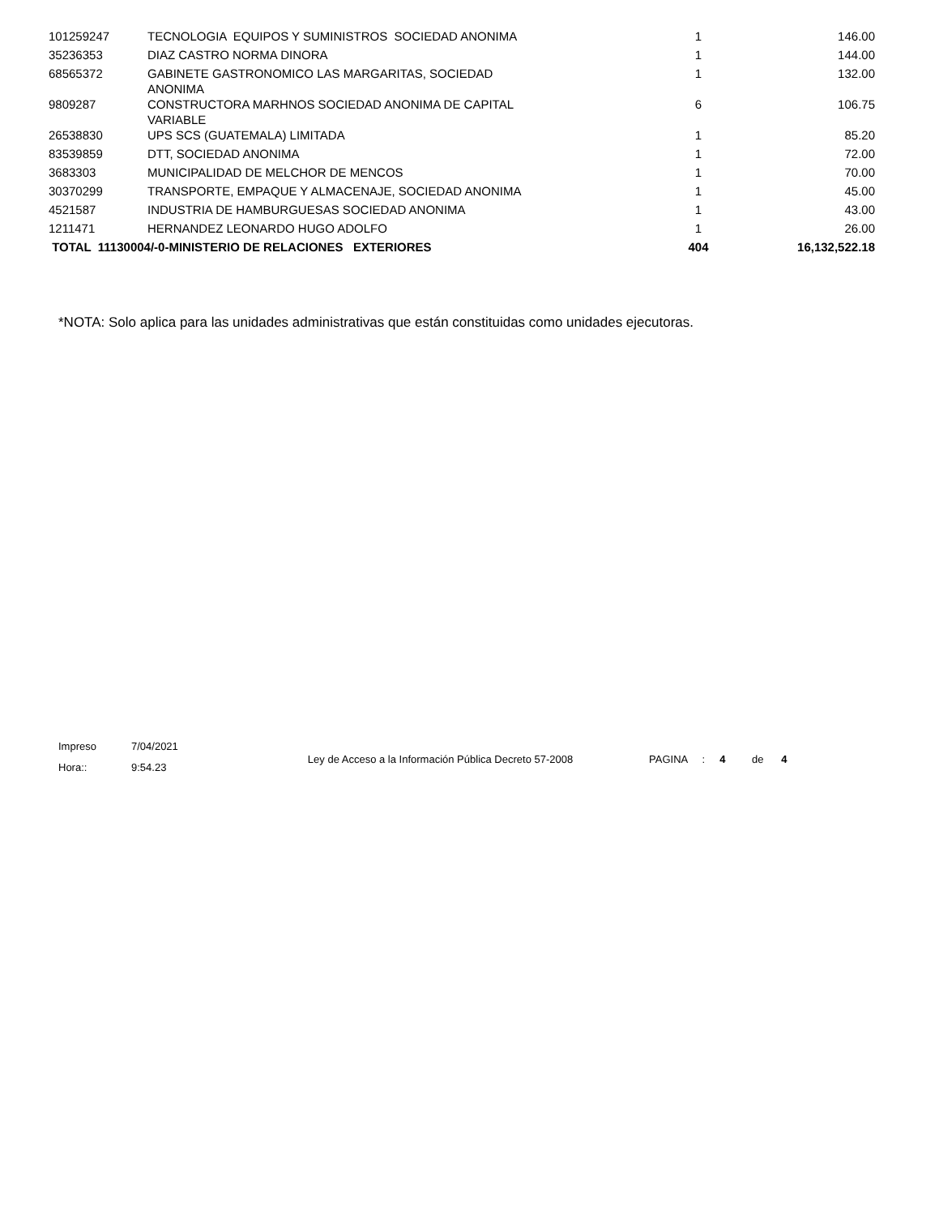| 101259247 | TECNOLOGIA EQUIPOS Y SUMINISTROS SOCIEDAD ANONIMA | 1 | 146.00 |
| 35236353 | DIAZ CASTRO NORMA DINORA | 1 | 144.00 |
| 68565372 | GABINETE GASTRONOMICO LAS MARGARITAS, SOCIEDAD ANONIMA | 1 | 132.00 |
| 9809287 | CONSTRUCTORA MARHNOS SOCIEDAD ANONIMA DE CAPITAL VARIABLE | 6 | 106.75 |
| 26538830 | UPS SCS (GUATEMALA) LIMITADA | 1 | 85.20 |
| 83539859 | DTT, SOCIEDAD ANONIMA | 1 | 72.00 |
| 3683303 | MUNICIPALIDAD DE MELCHOR DE MENCOS | 1 | 70.00 |
| 30370299 | TRANSPORTE, EMPAQUE Y ALMACENAJE, SOCIEDAD ANONIMA | 1 | 45.00 |
| 4521587 | INDUSTRIA DE HAMBURGUESAS SOCIEDAD ANONIMA | 1 | 43.00 |
| 1211471 | HERNANDEZ LEONARDO HUGO ADOLFO | 1 | 26.00 |
| TOTAL 11130004/-0-MINISTERIO DE RELACIONES EXTERIORES | | 404 | 16,132,522.18 |
*NOTA: Solo aplica para las unidades administrativas que están constituidas como unidades ejecutoras.
Impreso 7/04/2021
Hora:: 9:54.23
Ley de Acceso a la Información Pública Decreto 57-2008 PAGINA : 4 de 4